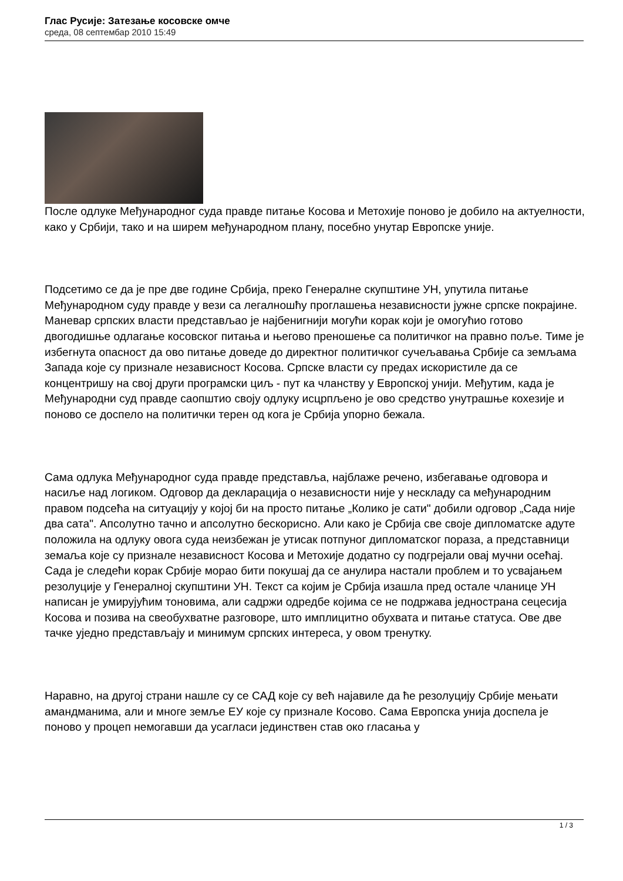Глас Русије: Затезање косовске омче
среда, 08 септембар 2010 15:49
После одлуке Међународног суда правде питање Косова и Метохије поново је добило на актуелности, како у Србији, тако и на ширем међународном плану, посебно унутар Европске уније.
Подсетимо се да је пре две године Србија, преко Генералне скупштине УН, упутила питање Међународном суду правде у вези са легалношћу проглашења независности јужне српске покрајине. Маневар српских власти представљао је најбенигнији могући корак који је омогућио готово двогодишње одлагање косовског питања и његово преношење са политичког на правно поље. Тиме је избегнута опасност да ово питање доведе до директног политичког сучељавања Србије са земљама Запада које су признале независност Косова. Српске власти су предах искористиле да се концентришу на свој други програмски циљ - пут ка чланству у Европској унији. Међутим, када је Међународни суд правде саопштио своју одлуку исцрпљено је ово средство унутрашње кохезије и поново се доспело на политички терен од кога је Србија упорно бежала.
Сама одлука Међународног суда правде представља, најблаже речено, избегавање одговора и насиље над логиком. Одговор да декларација о независности није у нескладу са међународним правом подсећа на ситуацију у којој би на просто питање „Колико је сати" добили одговор „Сада није два сата". Апсолутно тачно и апсолутно бескорисно. Али како је Србија све своје дипломатске адуте положила на одлуку овога суда неизбежан је утисак потпуног дипломатског пораза, а представници земаља које су признале независност Косова и Метохије додатно су подгрејали овај мучни осећај. Сада је следећи корак Србије морао бити покушај да се анулира настали проблем и то усвајањем резолуције у Генералној скупштини УН. Текст са којим је Србија изашла пред остале чланице УН написан је умирујућим тоновима, али садржи одредбе којима се не подржава једнострана сецесија Косова и позива на свеобухватне разговоре, што имплицитно обухвата и питање статуса. Ове две тачке уједно представљају и минимум српских интереса, у овом тренутку.
Наравно, на другој страни нашле су се САД које су већ најавиле да ће резолуцију Србије мењати амандманима, али и многе земље ЕУ које су признале Косово. Сама Европска унија доспела је поново у процеп немогавши да усагласи јединствен став око гласања у
1 / 3